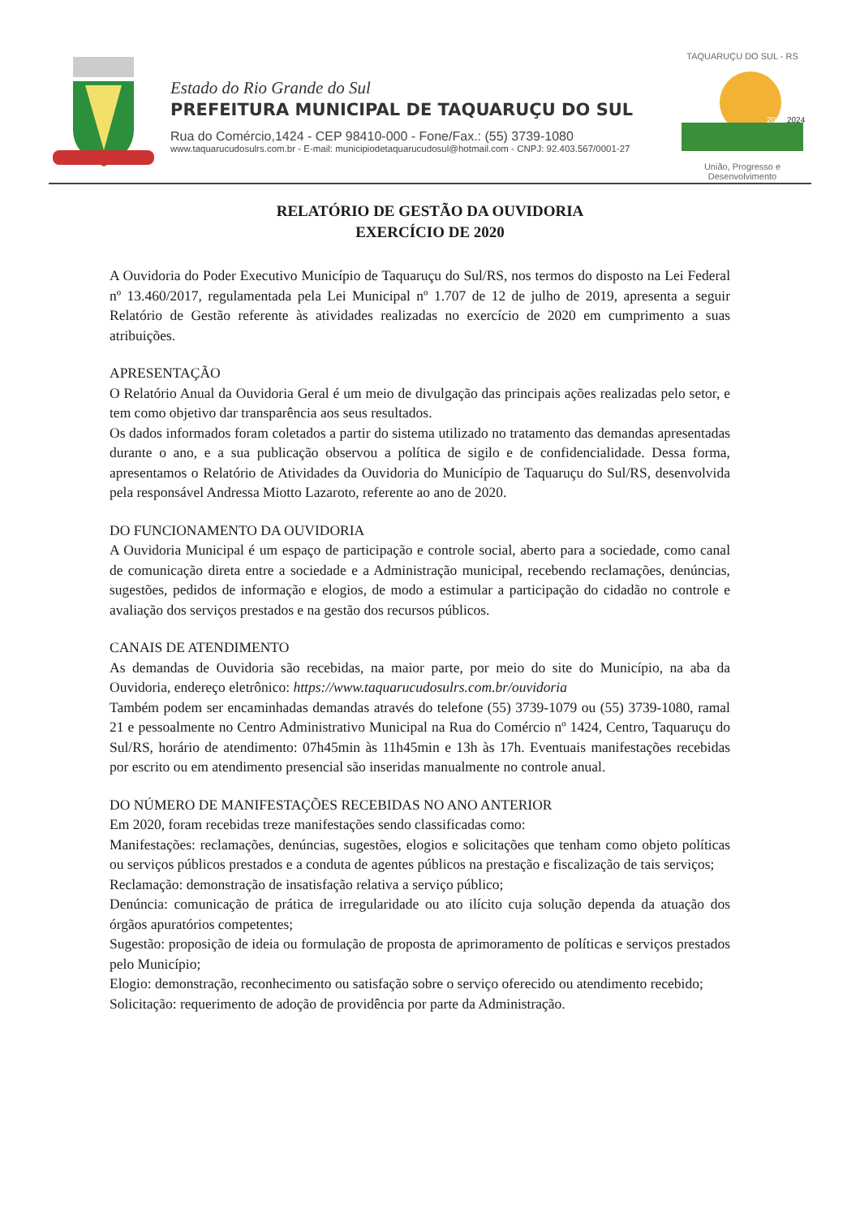Estado do Rio Grande do Sul
PREFEITURA MUNICIPAL DE TAQUARUÇU DO SUL
Rua do Comércio,1424 - CEP 98410-000 - Fone/Fax.: (55) 3739-1080
www.taquarucudosulrs.com.br - E-mail: municipiodetaquarucudosul@hotmail.com - CNPJ: 92.403.567/0001-27
TAQUARUÇU DO SUL - RS
2021
2024
União, Progresso e Desenvolvimento
RELATÓRIO DE GESTÃO DA OUVIDORIA
EXERCÍCIO DE 2020
A Ouvidoria do Poder Executivo Município de Taquaruçu do Sul/RS, nos termos do disposto na Lei Federal nº 13.460/2017, regulamentada pela Lei Municipal nº 1.707 de 12 de julho de 2019, apresenta a seguir Relatório de Gestão referente às atividades realizadas no exercício de 2020 em cumprimento a suas atribuições.
APRESENTAÇÃO
O Relatório Anual da Ouvidoria Geral é um meio de divulgação das principais ações realizadas pelo setor, e tem como objetivo dar transparência aos seus resultados.
Os dados informados foram coletados a partir do sistema utilizado no tratamento das demandas apresentadas durante o ano, e a sua publicação observou a política de sigilo e de confidencialidade. Dessa forma, apresentamos o Relatório de Atividades da Ouvidoria do Município de Taquaruçu do Sul/RS, desenvolvida pela responsável Andressa Miotto Lazaroto, referente ao ano de 2020.
DO FUNCIONAMENTO DA OUVIDORIA
A Ouvidoria Municipal é um espaço de participação e controle social, aberto para a sociedade, como canal de comunicação direta entre a sociedade e a Administração municipal, recebendo reclamações, denúncias, sugestões, pedidos de informação e elogios, de modo a estimular a participação do cidadão no controle e avaliação dos serviços prestados e na gestão dos recursos públicos.
CANAIS DE ATENDIMENTO
As demandas de Ouvidoria são recebidas, na maior parte, por meio do site do Município, na aba da Ouvidoria, endereço eletrônico: https://www.taquarucudosulrs.com.br/ouvidoria
Também podem ser encaminhadas demandas através do telefone (55) 3739-1079 ou (55) 3739-1080, ramal 21 e pessoalmente no Centro Administrativo Municipal na Rua do Comércio nº 1424, Centro, Taquaruçu do Sul/RS, horário de atendimento: 07h45min às 11h45min e 13h às 17h. Eventuais manifestações recebidas por escrito ou em atendimento presencial são inseridas manualmente no controle anual.
DO NÚMERO DE MANIFESTAÇÕES RECEBIDAS NO ANO ANTERIOR
Em 2020, foram recebidas treze manifestações sendo classificadas como:
Manifestações: reclamações, denúncias, sugestões, elogios e solicitações que tenham como objeto políticas ou serviços públicos prestados e a conduta de agentes públicos na prestação e fiscalização de tais serviços;
Reclamação: demonstração de insatisfação relativa a serviço público;
Denúncia: comunicação de prática de irregularidade ou ato ilícito cuja solução dependa da atuação dos órgãos apuratórios competentes;
Sugestão: proposição de ideia ou formulação de proposta de aprimoramento de políticas e serviços prestados pelo Município;
Elogio: demonstração, reconhecimento ou satisfação sobre o serviço oferecido ou atendimento recebido;
Solicitação: requerimento de adoção de providência por parte da Administração.